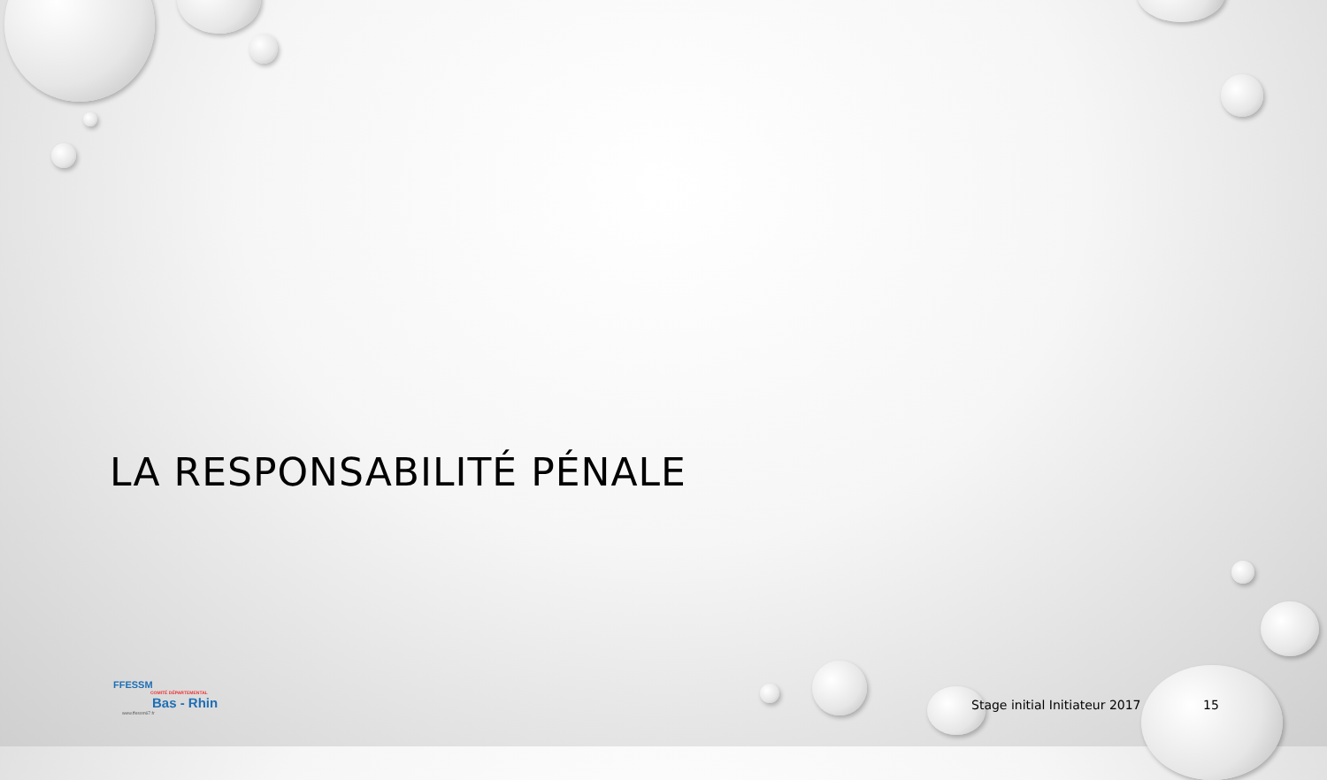LA RESPONSABILITÉ PÉNALE
FFESSM
COMITÉ DÉPARTEMENTAL
Bas - Rhin
www.ffessm67.fr
Stage initial Initiateur 2017 15